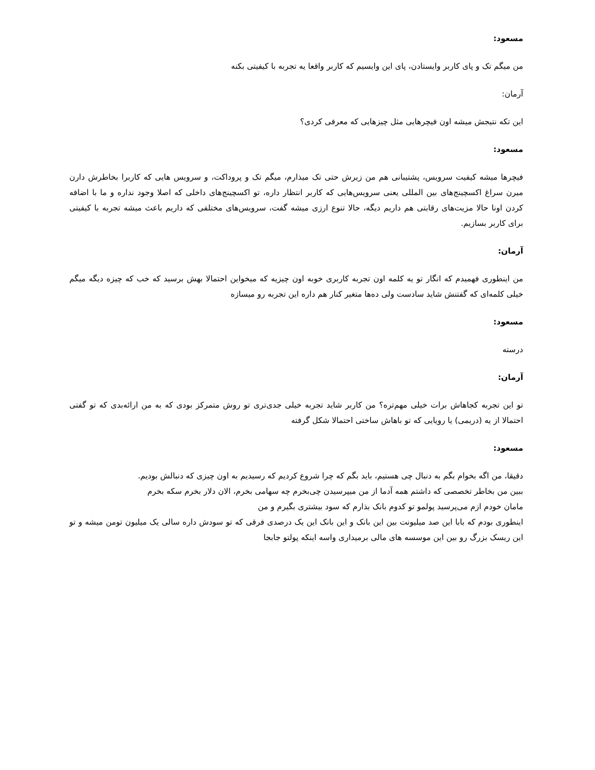مسعود:
من میگم تک و پای کاربر وایستادن، پای این وایسیم که کاربر واقعا یه تجربه با کیفیتی بکنه
آرمان:
این تکه نتیجش میشه اون فیچرهایی مثل چیزهایی که معرفی کردی؟
مسعود:
فیچرها میشه کیفیت سرویس، پشتیبانی هم من زیرش حتی تک میذارم، میگم تک و پروداکت، و سرویس هایی که کاربرا بخاطرش دارن میرن سراغ اکسچینج‌های بین المللی یعنی سرویس‌هایی که کاربر انتظار داره، تو اکسچینج‌های داخلی که اصلا وجود نداره و ما با اضافه کردن اونا حالا مزیت‌های رقابتی هم داریم دیگه، حالا تنوع ارزی میشه گفت، سرویس‌های مختلفی که داریم باعث میشه تجربه با کیفیتی برای کاربر بسازیم.
آرمان:
من اینطوری فهمیدم که انگار تو یه کلمه اون تجربه کاربری خوبه اون چیزیه که میخواین احتمالا بهش برسید که خب که چیزه دیگه میگم خیلی کلمه‌ای که گفتنش شاید سادست ولی ده‌ها متغیر کنار هم داره این تجربه رو میسازه
مسعود:
درسته
آرمان:
تو این تجربه کجاهاش برات خیلی مهم‌تره؟ من کاربر شاید تجربه خیلی جدی‌تری تو روش متمرکز بودی که به من ارائه‌بدی که تو گفتی احتمالا از یه (دریمی) یا رویایی که تو باهاش ساختی احتمالا شکل گرفته
مسعود:
دقیقا، من اگه بخوام بگم به دنبال چی هستیم، باید بگم که چرا شروع کردیم که رسیدیم به اون چیزی که دنبالش بودیم. ببین من بخاطر تخصصی که داشتم همه آدما از من میپرسیدن چی‌بخرم چه سهامی بخرم، الان دلار بخرم سکه بخرم مامان خودم ازم می‌پرسید پولمو تو کدوم بانک بذارم که سود بیشتری بگیرم و من
اینطوری بودم که بابا این صد میلیونت بین این بانک و این بانک این یک درصدی فرقی که تو سودش داره سالی یک میلیون تومن میشه و تو این ریسک بزرگ رو بین این موسسه های مالی برمیداری واسه اینکه پولتو جابجا